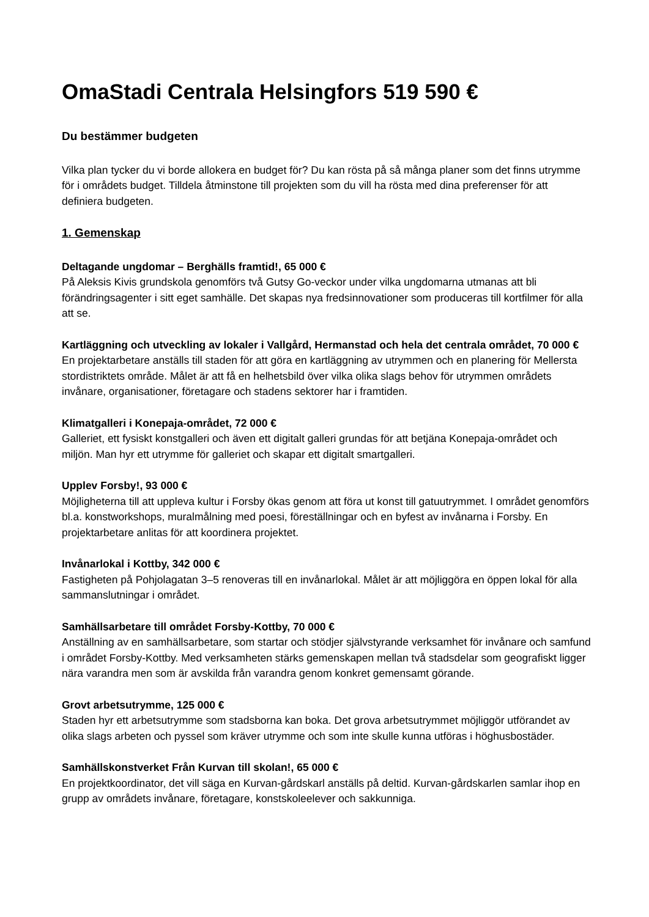OmaStadi Centrala Helsingfors 519 590 €
Du bestämmer budgeten
Vilka plan tycker du vi borde allokera en budget för? Du kan rösta på så många planer som det finns utrymme för i områdets budget. Tilldela åtminstone till projekten som du vill ha rösta med dina preferenser för att definiera budgeten.
1. Gemenskap
Deltagande ungdomar – Berghälls framtid!, 65 000 €
På Aleksis Kivis grundskola genomförs två Gutsy Go-veckor under vilka ungdomarna utmanas att bli förändringsagenter i sitt eget samhälle. Det skapas nya fredsinnovationer som produceras till kortfilmer för alla att se.
Kartläggning och utveckling av lokaler i Vallgård, Hermanstad och hela det centrala området, 70 000 €
En projektarbetare anställs till staden för att göra en kartläggning av utrymmen och en planering för Mellersta stordistriktets område. Målet är att få en helhetsbild över vilka olika slags behov för utrymmen områdets invånare, organisationer, företagare och stadens sektorer har i framtiden.
Klimatgalleri i Konepaja-området, 72 000 €
Galleriet, ett fysiskt konstgalleri och även ett digitalt galleri grundas för att betjäna Konepaja-området och miljön. Man hyr ett utrymme för galleriet och skapar ett digitalt smartgalleri.
Upplev Forsby!, 93 000 €
Möjligheterna till att uppleva kultur i Forsby ökas genom att föra ut konst till gatuutrymmet. I området genomförs bl.a. konstworkshops, muralmålning med poesi, föreställningar och en byfest av invånarna i Forsby. En projektarbetare anlitas för att koordinera projektet.
Invånarlokal i Kottby, 342 000 €
Fastigheten på Pohjolagatan 3–5 renoveras till en invånarlokal. Målet är att möjliggöra en öppen lokal för alla sammanslutningar i området.
Samhällsarbetare till området Forsby-Kottby, 70 000 €
Anställning av en samhällsarbetare, som startar och stödjer självstyrande verksamhet för invånare och samfund i området Forsby-Kottby. Med verksamheten stärks gemenskapen mellan två stadsdelar som geografiskt ligger nära varandra men som är avskilda från varandra genom konkret gemensamt görande.
Grovt arbetsutrymme, 125 000 €
Staden hyr ett arbetsutrymme som stadsborna kan boka. Det grova arbetsutrymmet möjliggör utförandet av olika slags arbeten och pyssel som kräver utrymme och som inte skulle kunna utföras i höghusbostäder.
Samhällskonstverket Från Kurvan till skolan!, 65 000 €
En projektkoordinator, det vill säga en Kurvan-gårdskarl anställs på deltid. Kurvan-gårdskarlen samlar ihop en grupp av områdets invånare, företagare, konstskoleelever och sakkunniga.